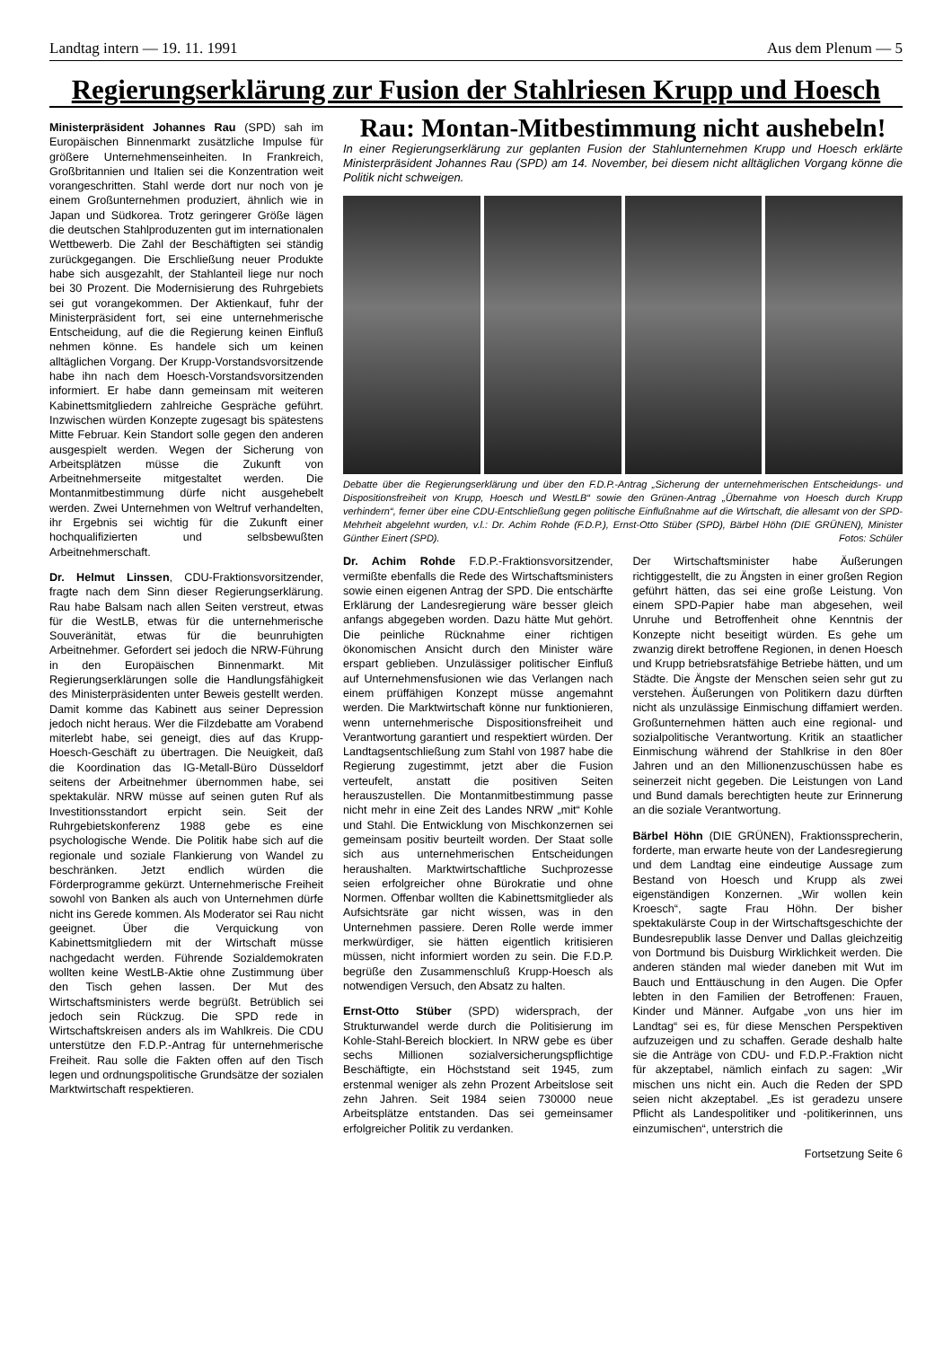Landtag intern — 19. 11. 1991 Aus dem Plenum — 5
Regierungserklärung zur Fusion der Stahlriesen Krupp und Hoesch
Ministerpräsident Johannes Rau (SPD) sah im Europäischen Binnenmarkt zusätzliche Impulse für größere Unternehmenseinheiten. In Frankreich, Großbritannien und Italien sei die Konzentration weit vorangeschritten. Stahl werde dort nur noch von je einem Großunternehmen produziert, ähnlich wie in Japan und Südkorea. Trotz geringerer Größe lägen die deutschen Stahlproduzenten gut im internationalen Wettbewerb. Die Zahl der Beschäftigten sei ständig zurückgegangen. Die Erschließung neuer Produkte habe sich ausgezahlt, der Stahlanteil liege nur noch bei 30 Prozent. Die Modernisierung des Ruhrgebiets sei gut vorangekommen. Der Aktienkauf, fuhr der Ministerpräsident fort, sei eine unternehmerische Entscheidung, auf die die Regierung keinen Einfluß nehmen könne. Es handele sich um keinen alltäglichen Vorgang. Der Krupp-Vorstandsvorsitzende habe ihn nach dem Hoesch-Vorstandsvorsitzenden informiert. Er habe dann gemeinsam mit weiteren Kabinettsmitgliedern zahlreiche Gespräche geführt. Inzwischen würden Konzepte zugesagt bis spätestens Mitte Februar. Kein Standort solle gegen den anderen ausgespielt werden. Wegen der Sicherung von Arbeitsplätzen müsse die Zukunft von Arbeitnehmerseite mitgestaltet werden. Die Montanmitbestimmung dürfe nicht ausgehebelt werden. Zwei Unternehmen von Weltruf verhandelten, ihr Ergebnis sei wichtig für die Zukunft einer hochqualifizierten und selbsbewußten Arbeitnehmerschaft.
Dr. Helmut Linssen, CDU-Fraktionsvorsitzender, fragte nach dem Sinn dieser Regierungserklärung. Rau habe Balsam nach allen Seiten verstreut, etwas für die WestLB, etwas für die unternehmerische Souveränität, etwas für die beunruhigten Arbeitnehmer. Gefordert sei jedoch die NRW-Führung in den Europäischen Binnenmarkt. Mit Regierungserklärungen solle die Handlungsfähigkeit des Ministerpräsidenten unter Beweis gestellt werden. Damit komme das Kabinett aus seiner Depression jedoch nicht heraus. Wer die Filzdebatte am Vorabend miterlebt habe, sei geneigt, dies auf das Krupp-Hoesch-Geschäft zu übertragen. Die Neuigkeit, daß die Koordination das IG-Metall-Büro Düsseldorf seitens der Arbeitnehmer übernommen habe, sei spektakulär. NRW müsse auf seinen guten Ruf als Investitionsstandort erpicht sein. Seit der Ruhrgebietskonferenz 1988 gebe es eine psychologische Wende. Die Politik habe sich auf die regionale und soziale Flankierung von Wandel zu beschränken. Jetzt endlich würden die Förderprogramme gekürzt. Unternehmerische Freiheit sowohl von Banken als auch von Unternehmen dürfe nicht ins Gerede kommen. Als Moderator sei Rau nicht geeignet. Über die Verquickung von Kabinettsmitgliedern mit der Wirtschaft müsse nachgedacht werden. Führende Sozialdemokraten wollten keine WestLB-Aktie ohne Zustimmung über den Tisch gehen lassen. Der Mut des Wirtschaftsministers werde begrüßt. Betrüblich sei jedoch sein Rückzug. Die SPD rede in Wirtschaftskreisen anders als im Wahlkreis. Die CDU unterstütze den F.D.P.-Antrag für unternehmerische Freiheit. Rau solle die Fakten offen auf den Tisch legen und ordnungspolitische Grundsätze der sozialen Marktwirtschaft respektieren.
Rau: Montan-Mitbestimmung nicht aushebeln!
In einer Regierungserklärung zur geplanten Fusion der Stahlunternehmen Krupp und Hoesch erklärte Ministerpräsident Johannes Rau (SPD) am 14. November, bei diesem nicht alltäglichen Vorgang könne die Politik nicht schweigen.
Debatte über die Regierungserklärung und über den F.D.P.-Antrag „Sicherung der unternehmerischen Entscheidungs- und Dispositionsfreiheit von Krupp, Hoesch und WestLB“ sowie den Grünen-Antrag „Übernahme von Hoesch durch Krupp verhindern“, ferner über eine CDU-Entschließung gegen politische Einflußnahme auf die Wirtschaft, die allesamt von der SPD-Mehrheit abgelehnt wurden, v.l.: Dr. Achim Rohde (F.D.P.), Ernst-Otto Stüber (SPD), Bärbel Höhn (DIE GRÜNEN), Minister Günther Einert (SPD). Fotos: Schüler
Dr. Achim Rohde F.D.P.-Fraktionsvorsitzender, vermißte ebenfalls die Rede des Wirtschaftsministers sowie einen eigenen Antrag der SPD. Die entschärfte Erklärung der Landesregierung wäre besser gleich anfangs abgegeben worden. Dazu hätte Mut gehört. Die peinliche Rücknahme einer richtigen ökonomischen Ansicht durch den Minister wäre erspart geblieben. Unzulässiger politischer Einfluß auf Unternehmensfusionen wie das Verlangen nach einem prüffähigen Konzept müsse angemahnt werden. Die Marktwirtschaft könne nur funktionieren, wenn unternehmerische Dispositionsfreiheit und Verantwortung garantiert und respektiert würden. Der Landtagsentschließung zum Stahl von 1987 habe die Regierung zugestimmt, jetzt aber die Fusion verteufelt, anstatt die positiven Seiten herauszustellen. Die Montanmitbestimmung passe nicht mehr in eine Zeit des Landes NRW „mit“ Kohle und Stahl. Die Entwicklung von Mischkonzernen sei gemeinsam positiv beurteilt worden. Der Staat solle sich aus unternehmerischen Entscheidungen heraushalten. Marktwirtschaftliche Suchprozesse seien erfolgreicher ohne Bürokratie und ohne Normen. Offenbar wollten die Kabinettsmitglieder als Aufsichtsräte gar nicht wissen, was in den Unternehmen passiere. Deren Rolle werde immer merkwürdiger, sie hätten eigentlich kritisieren müssen, nicht informiert worden zu sein. Die F.D.P. begrüße den Zusammenschluß Krupp-Hoesch als notwendigen Versuch, den Absatz zu halten.
Ernst-Otto Stüber (SPD) widersprach, der Strukturwandel werde durch die Politisierung im Kohle-Stahl-Bereich blockiert. In NRW gebe es über sechs Millionen sozialversicherungspflichtige Beschäftigte, ein Höchststand seit 1945, zum erstenmal weniger als zehn Prozent Arbeitslose seit zehn Jahren. Seit 1984 seien 730000 neue Arbeitsplätze entstanden. Das sei gemeinsamer erfolgreicher Politik zu verdanken.
Der Wirtschaftsminister habe Äußerungen richtiggestellt, die zu Ängsten in einer großen Region geführt hätten, das sei eine große Leistung. Von einem SPD-Papier habe man abgesehen, weil Unruhe und Betroffenheit ohne Kenntnis der Konzepte nicht beseitigt würden. Es gehe um zwanzig direkt betroffene Regionen, in denen Hoesch und Krupp betriebsratsfähige Betriebe hätten, und um Städte. Die Ängste der Menschen seien sehr gut zu verstehen. Äußerungen von Politikern dazu dürften nicht als unzulässige Einmischung diffamiert werden. Großunternehmen hätten auch eine regional- und sozialpolitische Verantwortung. Kritik an staatlicher Einmischung während der Stahlkrise in den 80er Jahren und an den Millionenzuschüssen habe es seinerzeit nicht gegeben. Die Leistungen von Land und Bund damals berechtigten heute zur Erinnerung an die soziale Verantwortung.
Bärbel Höhn (DIE GRÜNEN), Fraktionssprecherin, forderte, man erwarte heute von der Landesregierung und dem Landtag eine eindeutige Aussage zum Bestand von Hoesch und Krupp als zwei eigenständigen Konzernen. „Wir wollen kein Kroesch“, sagte Frau Höhn. Der bisher spektakulärste Coup in der Wirtschaftsgeschichte der Bundesrepublik lasse Denver und Dallas gleichzeitig von Dortmund bis Duisburg Wirklichkeit werden. Die anderen ständen mal wieder daneben mit Wut im Bauch und Enttäuschung in den Augen. Die Opfer lebten in den Familien der Betroffenen: Frauen, Kinder und Männer. Aufgabe „von uns hier im Landtag“ sei es, für diese Menschen Perspektiven aufzuzeigen und zu schaffen. Gerade deshalb halte sie die Anträge von CDU- und F.D.P.-Fraktion nicht für akzeptabel, nämlich einfach zu sagen: „Wir mischen uns nicht ein. Auch die Reden der SPD seien nicht akzeptabel. „Es ist geradezu unsere Pflicht als Landespolitiker und -politikerinnen, uns einzumischen“, unterstrich die
Fortsetzung Seite 6